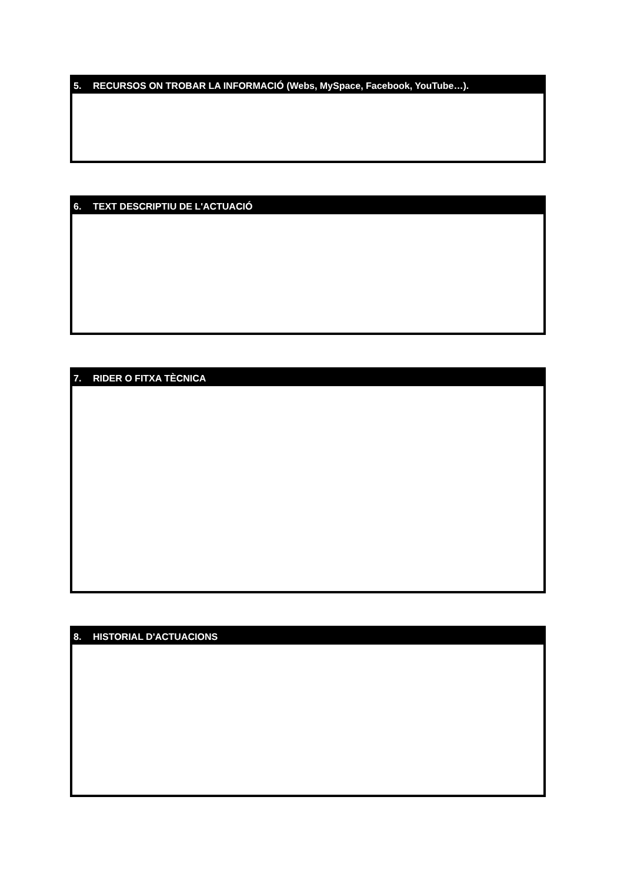5. RECURSOS ON TROBAR LA INFORMACIÓ (Webs, MySpace, Facebook, YouTube…).
6. TEXT DESCRIPTIU DE L'ACTUACIÓ
7. RIDER O FITXA TÈCNICA
8. HISTORIAL D'ACTUACIONS